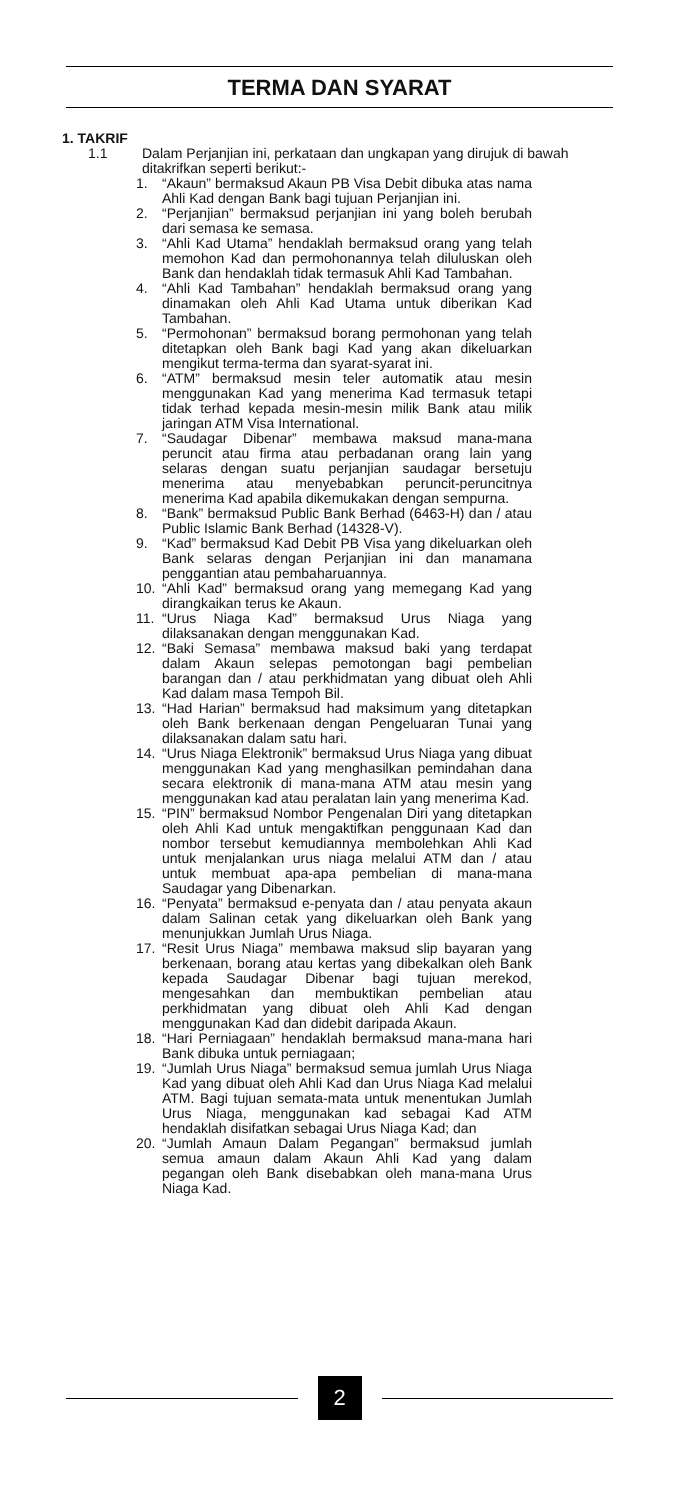TERMA DAN SYARAT
1. TAKRIF
1.1 Dalam Perjanjian ini, perkataan dan ungkapan yang dirujuk di bawah ditakrifkan seperti berikut:-
1. “Akaun” bermaksud Akaun PB Visa Debit dibuka atas nama Ahli Kad dengan Bank bagi tujuan Perjanjian ini.
2. “Perjanjian” bermaksud perjanjian ini yang boleh berubah dari semasa ke semasa.
3. “Ahli Kad Utama” hendaklah bermaksud orang yang telah memohon Kad dan permohonannya telah diluluskan oleh Bank dan hendaklah tidak termasuk Ahli Kad Tambahan.
4. “Ahli Kad Tambahan” hendaklah bermaksud orang yang dinamakan oleh Ahli Kad Utama untuk diberikan Kad Tambahan.
5. “Permohonan” bermaksud borang permohonan yang telah ditetapkan oleh Bank bagi Kad yang akan dikeluarkan mengikut terma-terma dan syarat-syarat ini.
6. “ATM” bermaksud mesin teler automatik atau mesin menggunakan Kad yang menerima Kad termasuk tetapi tidak terhad kepada mesin-mesin milik Bank atau milik jaringan ATM Visa International.
7. “Saudagar Dibenar” membawa maksud mana-mana peruncit atau firma atau perbadanan orang lain yang selaras dengan suatu perjanjian saudagar bersetuju menerima atau menyebabkan peruncit-peruncitnya menerima Kad apabila dikemukakan dengan sempurna.
8. “Bank” bermaksud Public Bank Berhad (6463-H) dan / atau Public Islamic Bank Berhad (14328-V).
9. “Kad” bermaksud Kad Debit PB Visa yang dikeluarkan oleh Bank selaras dengan Perjanjian ini dan manamana penggantian atau pembaharuannya.
10. “Ahli Kad” bermaksud orang yang memegang Kad yang dirangkaikan terus ke Akaun.
11. “Urus Niaga Kad” bermaksud Urus Niaga yang dilaksanakan dengan menggunakan Kad.
12. “Baki Semasa” membawa maksud baki yang terdapat dalam Akaun selepas pemotongan bagi pembelian barangan dan / atau perkhidmatan yang dibuat oleh Ahli Kad dalam masa Tempoh Bil.
13. “Had Harian” bermaksud had maksimum yang ditetapkan oleh Bank berkenaan dengan Pengeluaran Tunai yang dilaksanakan dalam satu hari.
14. “Urus Niaga Elektronik” bermaksud Urus Niaga yang dibuat menggunakan Kad yang menghasilkan pemindahan dana secara elektronik di mana-mana ATM atau mesin yang menggunakan kad atau peralatan lain yang menerima Kad.
15. “PIN” bermaksud Nombor Pengenalan Diri yang ditetapkan oleh Ahli Kad untuk mengaktifkan penggunaan Kad dan nombor tersebut kemudiannya membolehkan Ahli Kad untuk menjalankan urus niaga melalui ATM dan / atau untuk membuat apa-apa pembelian di mana-mana Saudagar yang Dibenarkan.
16. “Penyata” bermaksud e-penyata dan / atau penyata akaun dalam Salinan cetak yang dikeluarkan oleh Bank yang menunjukkan Jumlah Urus Niaga.
17. “Resit Urus Niaga” membawa maksud slip bayaran yang berkenaan, borang atau kertas yang dibekalkan oleh Bank kepada Saudagar Dibenar bagi tujuan merekod, mengesahkan dan membuktikan pembelian atau perkhidmatan yang dibuat oleh Ahli Kad dengan menggunakan Kad dan didebit daripada Akaun.
18. “Hari Perniagaan” hendaklah bermaksud mana-mana hari Bank dibuka untuk perniagaan;
19. “Jumlah Urus Niaga” bermaksud semua jumlah Urus Niaga Kad yang dibuat oleh Ahli Kad dan Urus Niaga Kad melalui ATM. Bagi tujuan semata-mata untuk menentukan Jumlah Urus Niaga, menggunakan kad sebagai Kad ATM hendaklah disifatkan sebagai Urus Niaga Kad; dan
20. “Jumlah Amaun Dalam Pegangan” bermaksud jumlah semua amaun dalam Akaun Ahli Kad yang dalam pegangan oleh Bank disebabkan oleh mana-mana Urus Niaga Kad.
2